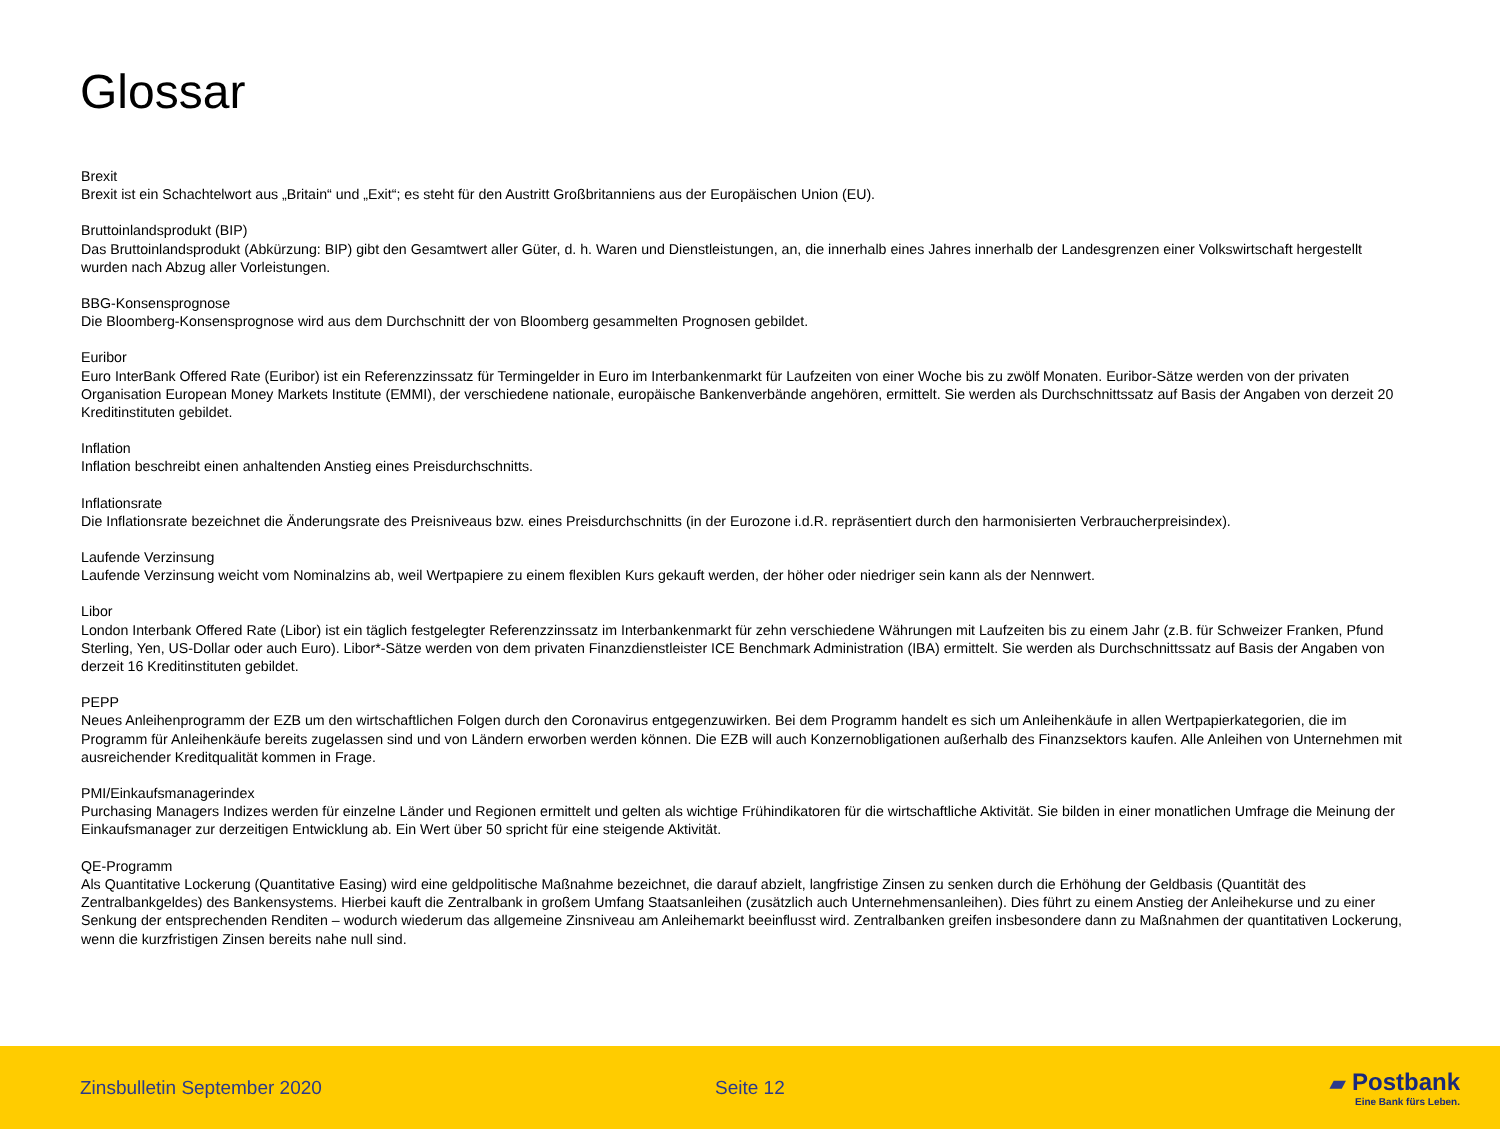Glossar
Brexit
Brexit ist ein Schachtelwort aus „Britain“ und „Exit“; es steht für den Austritt Großbritanniens aus der Europäischen Union (EU).
Bruttoinlandsprodukt (BIP)
Das Bruttoinlandsprodukt (Abkürzung: BIP) gibt den Gesamtwert aller Güter, d. h. Waren und Dienstleistungen, an, die innerhalb eines Jahres innerhalb der Landesgrenzen einer Volkswirtschaft hergestellt wurden nach Abzug aller Vorleistungen.
BBG-Konsensprognose
Die Bloomberg-Konsensprognose wird aus dem Durchschnitt der von Bloomberg gesammelten Prognosen gebildet.
Euribor
Euro InterBank Offered Rate (Euribor) ist ein Referenzzinssatz für Termingelder in Euro im Interbankenmarkt für Laufzeiten von einer Woche bis zu zwölf Monaten. Euribor-Sätze werden von der privaten Organisation European Money Markets Institute (EMMI), der verschiedene nationale, europäische Bankenverbände angehören, ermittelt. Sie werden als Durchschnittssatz auf Basis der Angaben von derzeit 20 Kreditinstituten gebildet.
Inflation
Inflation beschreibt einen anhaltenden Anstieg eines Preisdurchschnitts.
Inflationsrate
Die Inflationsrate bezeichnet die Änderungsrate des Preisniveaus bzw. eines Preisdurchschnitts (in der Eurozone i.d.R. repräsentiert durch den harmonisierten Verbraucherpreisindex).
Laufende Verzinsung
Laufende Verzinsung weicht vom Nominalzins ab, weil Wertpapiere zu einem flexiblen Kurs gekauft werden, der höher oder niedriger sein kann als der Nennwert.
Libor
London Interbank Offered Rate (Libor) ist ein täglich festgelegter Referenzzinssatz im Interbankenmarkt für zehn verschiedene Währungen mit Laufzeiten bis zu einem Jahr (z.B. für Schweizer Franken, Pfund Sterling, Yen, US-Dollar oder auch Euro). Libor*-Sätze werden von dem privaten Finanzdienstleister ICE Benchmark Administration (IBA) ermittelt. Sie werden als Durchschnittssatz auf Basis der Angaben von derzeit 16 Kreditinstituten gebildet.
PEPP
Neues Anleihenprogramm der EZB um den wirtschaftlichen Folgen durch den Coronavirus entgegenzuwirken. Bei dem Programm handelt es sich um Anleihenkäufe in allen Wertpapierkategorien, die im Programm für Anleihenkäufe bereits zugelassen sind und von Ländern erworben werden können. Die EZB will auch Konzernobligationen außerhalb des Finanzsektors kaufen. Alle Anleihen von Unternehmen mit ausreichender Kreditqualität kommen in Frage.
PMI/Einkaufsmanagerindex
Purchasing Managers Indizes werden für einzelne Länder und Regionen ermittelt und gelten als wichtige Frühindikatoren für die wirtschaftliche Aktivität. Sie bilden in einer monatlichen Umfrage die Meinung der Einkaufsmanager zur derzeitigen Entwicklung ab. Ein Wert über 50 spricht für eine steigende Aktivität.
QE-Programm
Als Quantitative Lockerung (Quantitative Easing) wird eine geldpolitische Maßnahme bezeichnet, die darauf abzielt, langfristige Zinsen zu senken durch die Erhöhung der Geldbasis (Quantität des Zentralbankgeldes) des Bankensystems. Hierbei kauft die Zentralbank in großem Umfang Staatsanleihen (zusätzlich auch Unternehmensanleihen). Dies führt zu einem Anstieg der Anleihekurse und zu einer Senkung der entsprechenden Renditen – wodurch wiederum das allgemeine Zinsniveau am Anleihemarkt beeinflusst wird. Zentralbanken greifen insbesondere dann zu Maßnahmen der quantitativen Lockerung, wenn die kurzfristigen Zinsen bereits nahe null sind.
Zinsbulletin September 2020 Seite 12
▰ Postbank
Eine Bank fürs Leben.